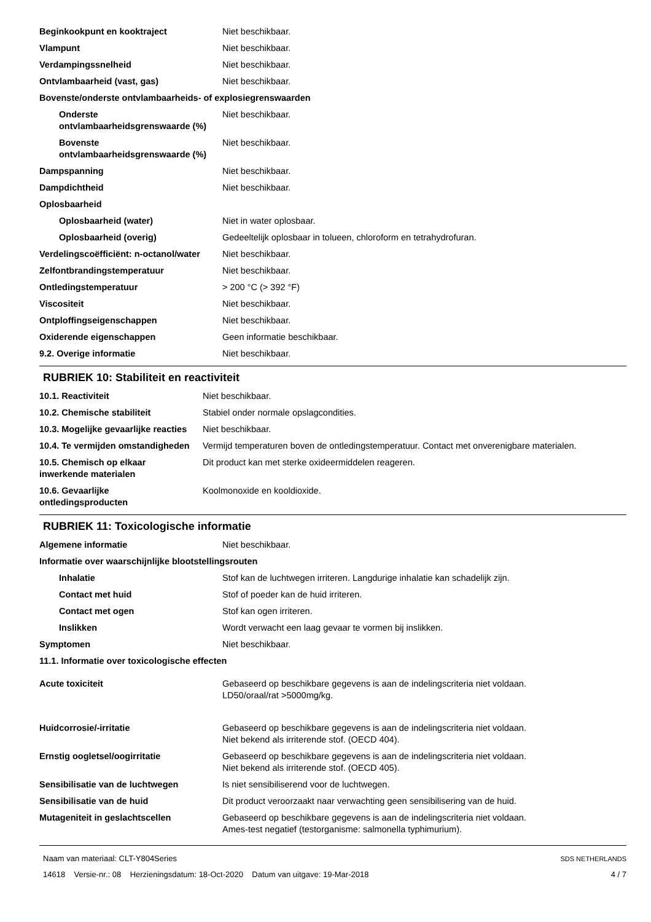| Beginkookpunt en kooktraject | Niet beschikbaar. |
| Vlampunt | Niet beschikbaar. |
| Verdampingssnelheid | Niet beschikbaar. |
| Ontvlambaarheid (vast, gas) | Niet beschikbaar. |
| Bovenste/onderste ontvlambaarheids- of explosiegrenswaarden | |
| Onderste ontvlambaarheidsgrenswaarde (%) | Niet beschikbaar. |
| Bovenste ontvlambaarheidsgrenswaarde (%) | Niet beschikbaar. |
| Dampspanning | Niet beschikbaar. |
| Dampdichtheid | Niet beschikbaar. |
| Oplosbaarheid | |
| Oplosbaarheid (water) | Niet in water oplosbaar. |
| Oplosbaarheid (overig) | Gedeeltelijk oplosbaar in tolueen, chloroform en tetrahydrofuran. |
| Verdelingscoëfficiënt: n-octanol/water | Niet beschikbaar. |
| Zelfontbrandingstemperatuur | Niet beschikbaar. |
| Ontledingstemperatuur | > 200 °C (> 392 °F) |
| Viscositeit | Niet beschikbaar. |
| Ontploffingseigenschappen | Niet beschikbaar. |
| Oxiderende eigenschappen | Geen informatie beschikbaar. |
| 9.2. Overige informatie | Niet beschikbaar. |
RUBRIEK 10: Stabiliteit en reactiviteit
| 10.1. Reactiviteit | Niet beschikbaar. |
| 10.2. Chemische stabiliteit | Stabiel onder normale opslagcondities. |
| 10.3. Mogelijke gevaarlijke reacties | Niet beschikbaar. |
| 10.4. Te vermijden omstandigheden | Vermijd temperaturen boven de ontledingstemperatuur. Contact met onverenigbare materialen. |
| 10.5. Chemisch op elkaar inwerkende materialen | Dit product kan met sterke oxideermiddelen reageren. |
| 10.6. Gevaarlijke ontledingsproducten | Koolmonoxide en kooldioxide. |
RUBRIEK 11: Toxicologische informatie
| Algemene informatie | Niet beschikbaar. |
| Informatie over waarschijnlijke blootstellingsrouten | |
| Inhalatie | Stof kan de luchtwegen irriteren. Langdurige inhalatie kan schadelijk zijn. |
| Contact met huid | Stof of poeder kan de huid irriteren. |
| Contact met ogen | Stof kan ogen irriteren. |
| Inslikken | Wordt verwacht een laag gevaar te vormen bij inslikken. |
| Symptomen | Niet beschikbaar. |
| 11.1. Informatie over toxicologische effecten | |
| Acute toxiciteit | Gebaseerd op beschikbare gegevens is aan de indelingscriteria niet voldaan. LD50/oraal/rat >5000mg/kg. |
| Huidcorrosie/-irritatie | Gebaseerd op beschikbare gegevens is aan de indelingscriteria niet voldaan. Niet bekend als irriterende stof. (OECD 404). |
| Ernstig oogletsel/oogirritatie | Gebaseerd op beschikbare gegevens is aan de indelingscriteria niet voldaan. Niet bekend als irriterende stof. (OECD 405). |
| Sensibilisatie van de luchtwegen | Is niet sensibiliserend voor de luchtwegen. |
| Sensibilisatie van de huid | Dit product veroorzaakt naar verwachting geen sensibilisering van de huid. |
| Mutageniteit in geslachtscellen | Gebaseerd op beschikbare gegevens is aan de indelingscriteria niet voldaan. Ames-test negatief (testorganisme: salmonella typhimurium). |
Naam van materiaal: CLT-Y804Series
14618 Versie-nr.: 08 Herzieningsdatum: 18-Oct-2020 Datum van uitgave: 19-Mar-2018
SDS NETHERLANDS
4 / 7